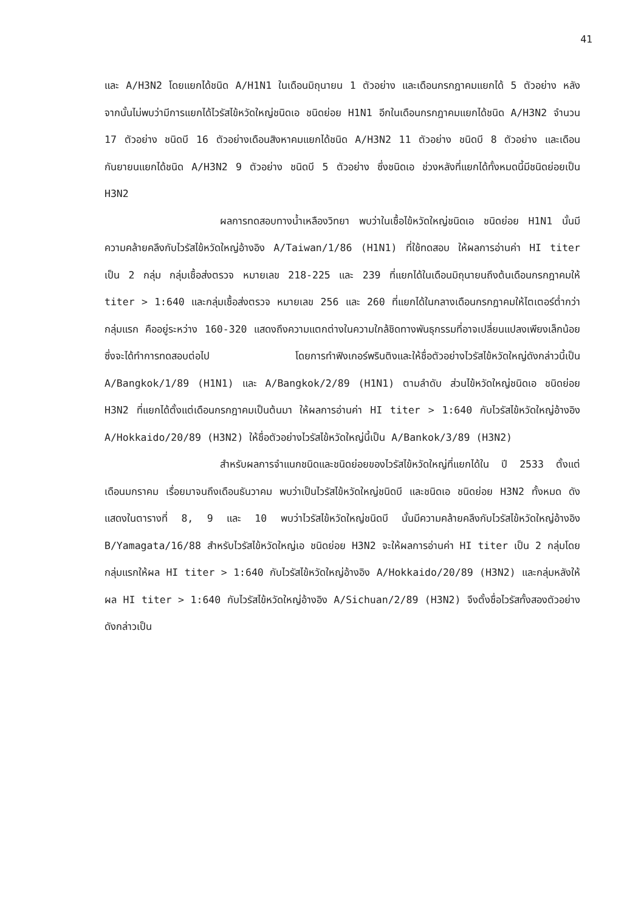41
และ A/H3N2 โดยแยกได้ชนิด A/H1N1 ในเดือนมิถุนายน 1 ตัวอย่าง และเดือนกรกฎาคมแยกได้ 5 ตัวอย่าง หลังจากนั้นไม่พบว่ามีการแยกได้ไวรัสไข้หวัดใหญ่ชนิดเอ ชนิดย่อย H1N1 อีกในเดือนกรกฎาคมแยกได้ชนิด A/H3N2 จำนวน 17 ตัวอย่าง ชนิดบี 16 ตัวอย่างเดือนสิงหาคมแยกได้ชนิด A/H3N2 11 ตัวอย่าง ชนิดบี 8 ตัวอย่าง และเดือนกันยายนแยกได้ชนิด A/H3N2 9 ตัวอย่าง ชนิดบี 5 ตัวอย่าง ซึ่งชนิดเอ ช่วงหลังที่แยกได้ทั้งหมดนี้มีชนิดย่อยเป็น H3N2
ผลการทดสอบทางน้ำเหลืองวิทยา พบว่าในเชื้อไข้หวัดใหญ่ชนิดเอ ชนิดย่อย H1N1 นั้นมีความคล้ายคลึงกับไวรัสไข้หวัดใหญ่อ้างอิง A/Taiwan/1/86 (H1N1) ที่ใช้ทดสอบ ให้ผลการอ่านค่า HI titer เป็น 2 กลุ่ม กลุ่มเชื้อส่งตรวจ หมายเลข 218-225 และ 239 ที่แยกได้ในเดือนมิถุนายนถึงต้นเดือนกรกฎาคมให้ titer > 1:640 และกลุ่มเชื้อส่งตรวจ หมายเลข 256 และ 260 ที่แยกได้ในกลางเดือนกรกฎาคมให้ไตเตอร์ต่ำกว่ากลุ่มแรก คืออยู่ระหว่าง 160-320 แสดงถึงความแตกต่างในความใกล้ชิดทางพันธุกรรมที่อาจเปลี่ยนแปลงเพียงเล็กน้อย ซึ่งจะได้ทำการทดสอบต่อไป โดยการทำฟิงเกอร์พรินติงและให้ชื่อตัวอย่างไวรัสไข้หวัดใหญ่ดังกล่าวนี้เป็น A/Bangkok/1/89 (H1N1) และ A/Bangkok/2/89 (H1N1) ตามลำดับ ส่วนไข้หวัดใหญ่ชนิดเอ ชนิดย่อย H3N2 ที่แยกได้ตั้งแต่เดือนกรกฎาคมเป็นต้นมา ให้ผลการอ่านค่า HI titer > 1:640 กับไวรัสไข้หวัดใหญ่อ้างอิง A/Hokkaido/20/89 (H3N2) ให้ชื่อตัวอย่างไวรัสไข้หวัดใหญ่นี้เป็น A/Bankok/3/89 (H3N2)
สำหรับผลการจำแนกชนิดและชนิดย่อยของไวรัสไข้หวัดใหญ่ที่แยกได้ใน ปี 2533 ตั้งแต่เดือนมกราคม เรื่อยมาจนถึงเดือนธันวาคม พบว่าเป็นไวรัสไข้หวัดใหญ่ชนิดบี และชนิดเอ ชนิดย่อย H3N2 ทั้งหมด ดังแสดงในตารางที่ 8, 9 และ 10 พบว่าไวรัสไข้หวัดใหญ่ชนิดบี นั้นมีความคล้ายคลึงกับไวรัสไข้หวัดใหญ่อ้างอิง B/Yamagata/16/88 สำหรับไวรัสไข้หวัดใหญ่เอ ชนิดย่อย H3N2 จะให้ผลการอ่านค่า HI titer เป็น 2 กลุ่มโดยกลุ่มแรกให้ผล HI titer > 1:640 กับไวรัสไข้หวัดใหญ่อ้างอิง A/Hokkaido/20/89 (H3N2) และกลุ่มหลังให้ผล HI titer > 1:640 กับไวรัสไข้หวัดใหญ่อ้างอิง A/Sichuan/2/89 (H3N2) จึงตั้งชื่อไวรัสทั้งสองตัวอย่างดังกล่าวเป็น